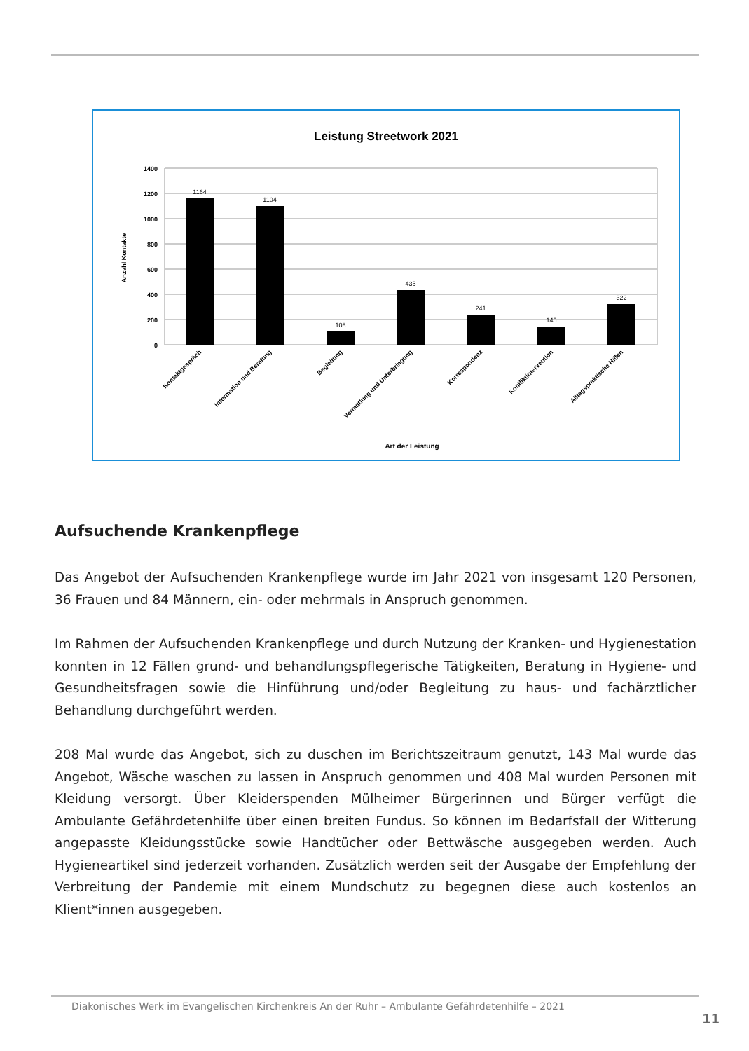Leistung Streetwork 2021
1400
1200
1000
800
600
400
200
0
Anzahl Kontakte
1164
1104
108
435
241
145
322
Kontaktgespräch
Information und Beratung
Begleitung
Vermittlung und Unterbringung
Korrespondenz
Konfliktintervention
Alltagspraktische Hilfen
Art der Leistung
Aufsuchende Krankenpflege
Das Angebot der Aufsuchenden Krankenpflege wurde im Jahr 2021 von insgesamt 120 Personen, 36 Frauen und 84 Männern, ein- oder mehrmals in Anspruch genommen.
Im Rahmen der Aufsuchenden Krankenpflege und durch Nutzung der Kranken- und Hygienestation konnten in 12 Fällen grund- und behandlungspflegerische Tätigkeiten, Beratung in Hygiene- und Gesundheitsfragen sowie die Hinführung und/oder Begleitung zu haus- und fachärztlicher Behandlung durchgeführt werden.
208 Mal wurde das Angebot, sich zu duschen im Berichtszeitraum genutzt, 143 Mal wurde das Angebot, Wäsche waschen zu lassen in Anspruch genommen und 408 Mal wurden Personen mit Kleidung versorgt. Über Kleiderspenden Mülheimer Bürgerinnen und Bürger verfügt die Ambulante Gefährdetenhilfe über einen breiten Fundus. So können im Bedarfsfall der Witterung angepasste Kleidungsstücke sowie Handtücher oder Bettwäsche ausgegeben werden. Auch Hygieneartikel sind jederzeit vorhanden. Zusätzlich werden seit der Ausgabe der Empfehlung der Verbreitung der Pandemie mit einem Mundschutz zu begegnen diese auch kostenlos an Klient*innen ausgegeben.
Diakonisches Werk im Evangelischen Kirchenkreis An der Ruhr – Ambulante Gefährdetenhilfe – 2021
11